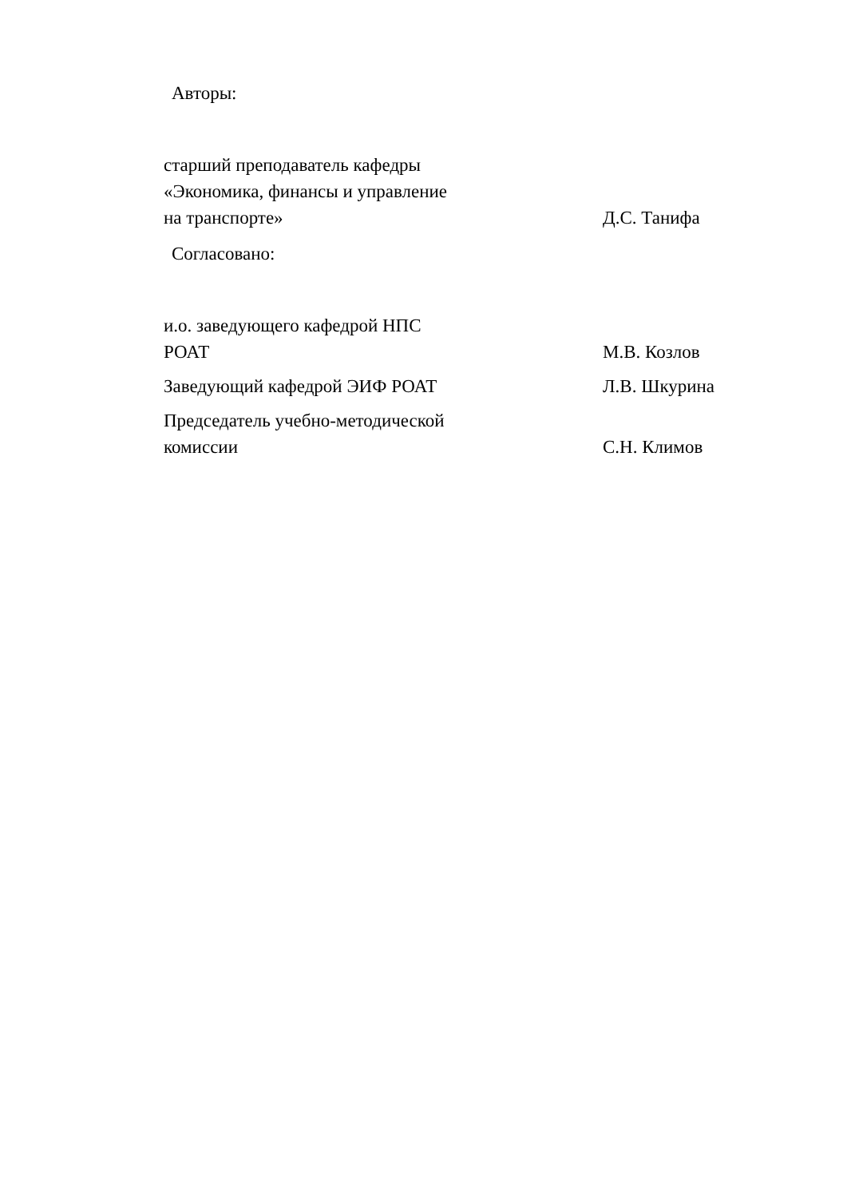Авторы:
старший преподаватель кафедры
«Экономика, финансы и управление
на транспорте»
Д.С. Танифа
Согласовано:
и.о. заведующего кафедрой НПС
РОАТ
М.В. Козлов
Заведующий кафедрой ЭИФ РОАТ
Л.В. Шкурина
Председатель учебно-методической
комиссии
С.Н. Климов